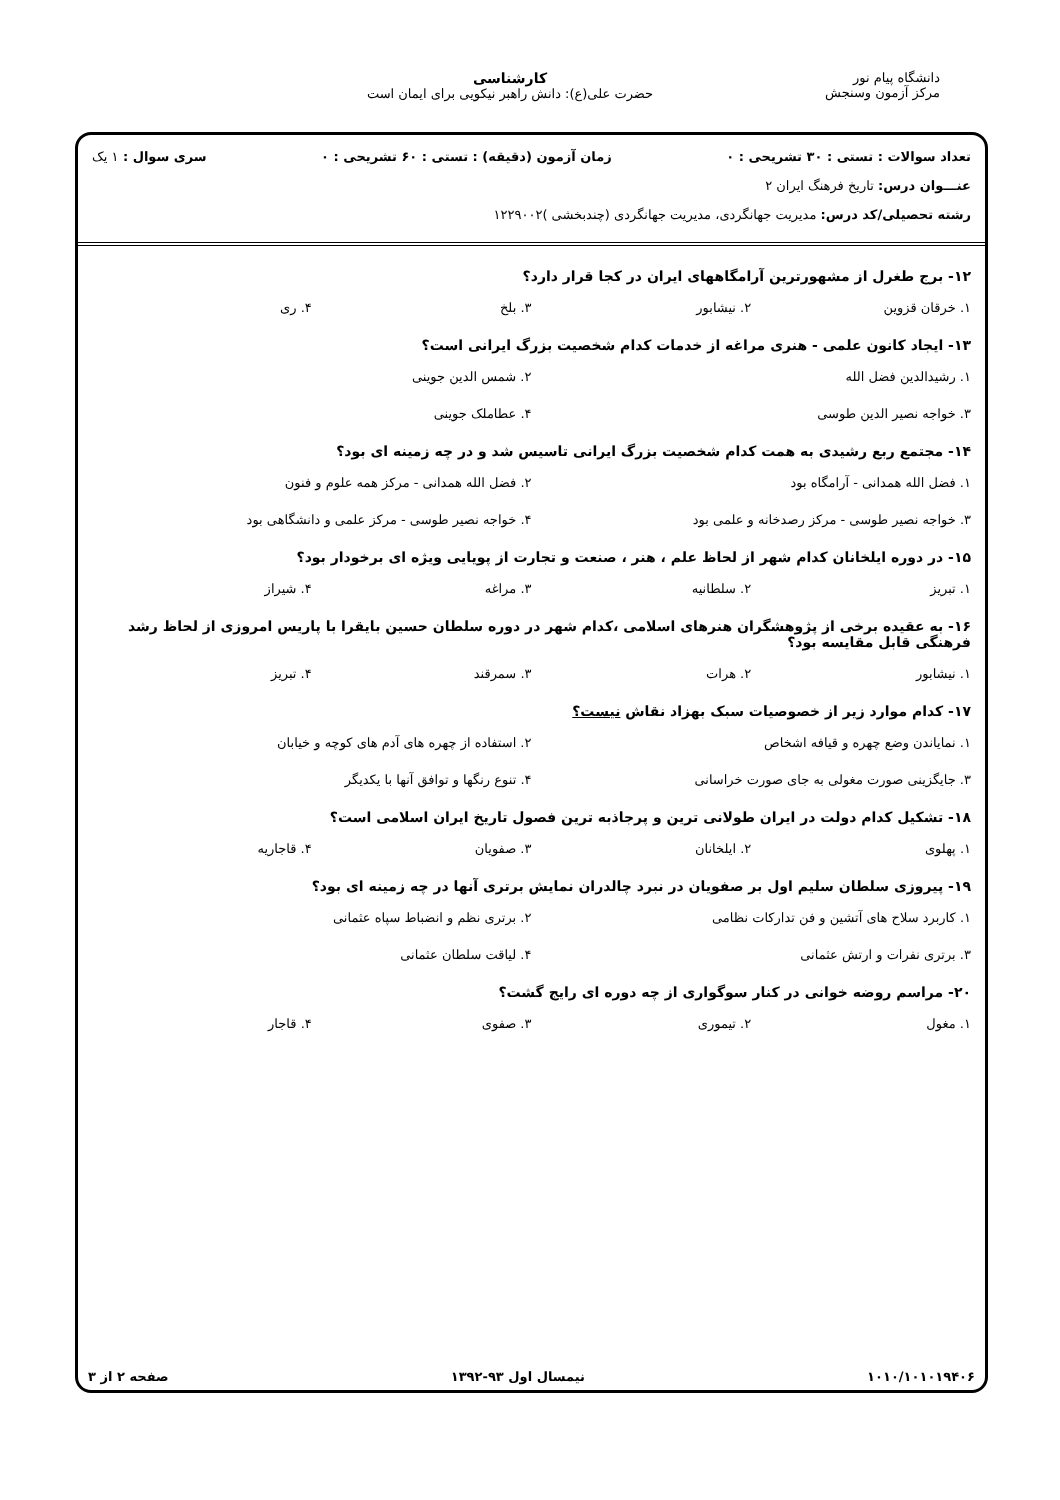دانشگاه پیام نور
مرکز آزمون وسنجش
کارشناسی
حضرت علی(ع): دانش راهبر نیکویی برای ایمان است
تعداد سوالات : تستی : ۳۰ تشریحی : ۰ زمان آزمون (دقیقه) : تستی : ۶۰ تشریحی : ۰ سری سوال : ۱ یک
عنـــوان درس: تاریخ فرهنگ ایران ۲
رشته تحصیلی/کد درس: مدیریت جهانگردی، مدیریت جهانگردی (چندبخشی )۱۲۲۹۰۰۲
۱۲- برج طغرل از مشهورترین آرامگاههای ایران در کجا قرار دارد؟
۱. خرقان قزوین ۲. نیشابور ۳. بلخ ۴. ری
۱۳- ایجاد کانون علمی - هنری مراغه از خدمات کدام شخصیت بزرگ ایرانی است؟
۱. رشیدالدین فضل الله ۲. شمس الدین جوینی ۳. خواجه نصیر الدین طوسی ۴. عطاملک جوینی
۱۴- مجتمع ربع رشیدی به همت کدام شخصیت بزرگ ایرانی تاسیس شد و در چه زمینه ای بود؟
۱. فضل الله همدانی - آرامگاه بود ۲. فضل الله همدانی - مرکز همه علوم و فنون ۳. خواجه نصیر طوسی - مرکز رصدخانه و علمی بود ۴. خواجه نصیر طوسی - مرکز علمی و دانشگاهی بود
۱۵- در دوره ایلخانان کدام شهر از لحاظ علم ، هنر ، صنعت و تجارت از پویایی ویژه ای برخودار بود؟
۱. تبریز ۲. سلطانیه ۳. مراغه ۴. شیراز
۱۶- به عقیده برخی از پژوهشگران هنرهای اسلامی ،کدام شهر در دوره سلطان حسین بایقرا با پاریس امروزی از لحاظ رشد فرهنگی قابل مقایسه بود؟
۱. نیشابور ۲. هرات ۳. سمرقند ۴. تبریز
۱۷- کدام موارد زیر از خصوصیات سبک بهزاد نقاش نیست؟
۱. نمایاندن وضع چهره و قیافه اشخاص ۲. استفاده از چهره های آدم های کوچه و خیابان ۳. جایگزینی صورت مغولی به جای صورت خراسانی ۴. تنوع رنگها و توافق آنها با یکدیگر
۱۸- تشکیل کدام دولت در ایران طولانی ترین و پرجاذبه ترین فصول تاریخ ایران اسلامی است؟
۱. پهلوی ۲. ایلخانان ۳. صفویان ۴. قاجاریه
۱۹- پیروزی سلطان سلیم اول بر صفویان در نبرد چالدران نمایش برتری آنها در چه زمینه ای بود؟
۱. کاربرد سلاح های آتشین و فن تدارکات نظامی ۲. برتری نظم و انضباط سپاه عثمانی ۳. برتری نفرات و ارتش عثمانی ۴. لیاقت سلطان عثمانی
۲۰- مراسم روضه خوانی در کنار سوگواری از چه دوره ای رایج گشت؟
۱. مغول ۲. تیموری ۳. صفوی ۴. قاجار
۱۰۱۰/۱۰۱۰۱۹۴۰۶ نیمسال اول ۹۳-۱۳۹۲ صفحه ۲ از ۳